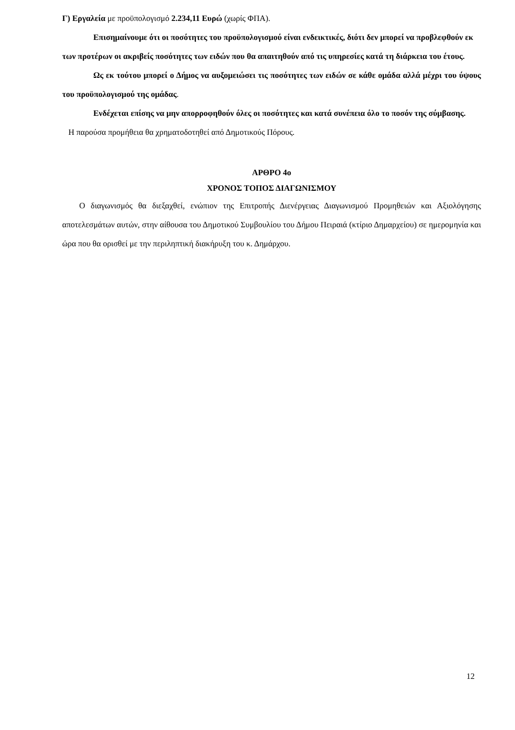Γ) Εργαλεία με προϋπολογισμό 2.234,11 Ευρώ (χωρίς ΦΠΑ).
Επισημαίνουμε ότι οι ποσότητες του προϋπολογισμού είναι ενδεικτικές, διότι δεν μπορεί να προβλεφθούν εκ των προτέρων οι ακριβείς ποσότητες των ειδών που θα απαιτηθούν από τις υπηρεσίες κατά τη διάρκεια του έτους.
Ως εκ τούτου μπορεί ο Δήμος να αυξομειώσει τις ποσότητες των ειδών σε κάθε ομάδα αλλά μέχρι του ύψους του προϋπολογισμού της ομάδας.
Ενδέχεται επίσης να μην απορροφηθούν όλες οι ποσότητες και κατά συνέπεια όλο το ποσόν της σύμβασης.
Η παρούσα προμήθεια θα χρηματοδοτηθεί από Δημοτικούς Πόρους.
ΑΡΘΡΟ 4ο
ΧΡΟΝΟΣ ΤΟΠΟΣ ΔΙΑΓΩΝΙΣΜΟΥ
Ο διαγωνισμός θα διεξαχθεί, ενώπιον της Επιτροπής Διενέργειας Διαγωνισμού Προμηθειών και Αξιολόγησης αποτελεσμάτων αυτών, στην αίθουσα του Δημοτικού Συμβουλίου του Δήμου Πειραιά (κτίριο Δημαρχείου) σε ημερομηνία και ώρα που θα ορισθεί με την περιληπτική διακήρυξη του κ. Δημάρχου.
12